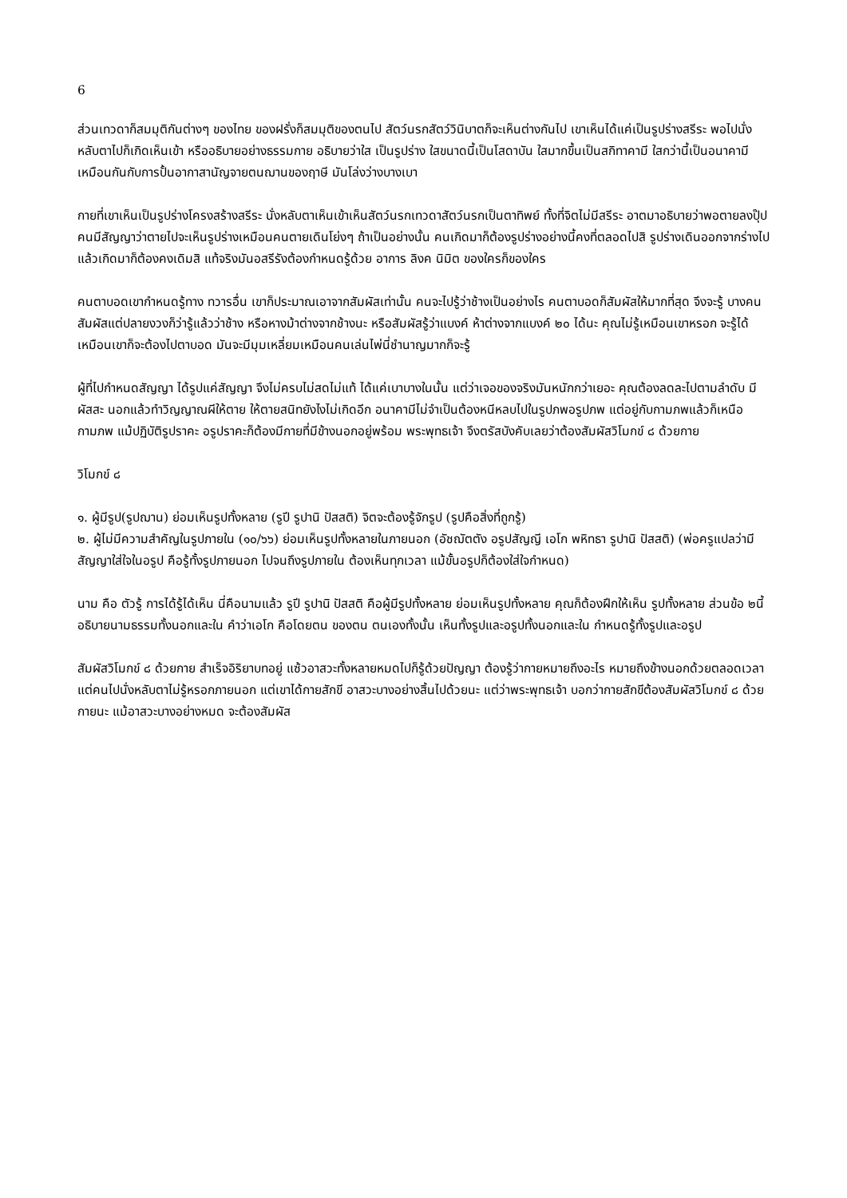6
ส่วนเทวดาก็สมมุติกันต่างๆ ของไทย ของฝรั่งก็สมมุติของตนไป สัตว์นรกสัตว์วินิบาตก็จะเห็นต่างกันไป เขาเห็นได้แค่เป็นรูปร่างสรีระ พอไปนั่งหลับตาไปก็เกิดเห็นเข้า หรืออธิบายอย่างธรรมกาย อธิบายว่าใส เป็นรูปร่าง ใสขนาดนี้เป็นโสดาบัน ใสมากขึ้นเป็นสกิทาคามี ใสกว่านี้เป็นอนาคามี เหมือนกันกับการปั้นอากาสานัญจายตนฌานของฤาษี มันโล่งว่างบางเบา
กายที่เขาเห็นเป็นรูปร่างโครงสร้างสรีระ นั่งหลับตาเห็นเข้าเห็นสัตว์นรกเทวดาสัตว์นรกเป็นตาทิพย์ ทั้งที่จิตไม่มีสรีระ อาตมาอธิบายว่าพอตายลงปุ๊ป คนมีสัญญาว่าตายไปจะเห็นรูปร่างเหมือนคนตายเดินโย่งๆ ถ้าเป็นอย่างนั้น คนเกิดมาก็ต้องรูปร่างอย่างนี้คงที่ตลอดไปสิ รูปร่างเดินออกจากร่างไป แล้วเกิดมาก็ต้องคงเดิมสิ แท้จริงมันอสรีรังต้องกำหนดรู้ด้วย อาการ ลิงค นิมิต ของใครก็ของใคร
คนตาบอดเขากำหนดรู้ทาง ทวารอื่น เขาก็ประมาณเอาจากสัมผัสเท่านั้น คนจะไปรู้ว่าช้างเป็นอย่างไร คนตาบอดก็สัมผัสให้มากที่สุด จึงจะรู้ บางคนสัมผัสแต่ปลายงวงก็ว่ารู้แล้วว่าช้าง หรือหางม้าต่างจากช้างนะ หรือสัมผัสรู้ว่าแบงค์ ห้าต่างจากแบงค์ ๒๐ ได้นะ คุณไม่รู้เหมือนเขาหรอก จะรู้ได้เหมือนเขาก็จะต้องไปตาบอด มันจะมีมุมเหลี่ยมเหมือนคนเล่นไพ่นี่ชำนาญมากก็จะรู้
ผู้ที่ไปกำหนดสัญญา ได้รูปแค่สัญญา จึงไม่ครบไม่สดไม่แท้ ได้แค่เบาบางในนั้น แต่ว่าเจอของจริงมันหนักกว่าเยอะ คุณต้องลดละไปตามลำดับ มีผัสสะ นอกแล้วทำวิญญาณผีให้ตาย ให้ตายสนิทยังไงไม่เกิดอีก อนาคามีไม่จำเป็นต้องหนีหลบไปในรูปภพอรูปภพ แต่อยู่กับกามภพแล้วก็เหนือกามภพ แม้ปฏิบัติรูปราคะ อรูปราคะก็ต้องมีกายที่มีข้างนอกอยู่พร้อม พระพุทธเจ้า จึงตรัสบังคับเลยว่าต้องสัมผัสวิโมกข์ ๘ ด้วยกาย
วิโมกข์ ๘
๑. ผู้มีรูป(รูปฌาน) ย่อมเห็นรูปทั้งหลาย (รูปี รูปานิ ปัสสติ) จิตจะต้องรู้จักรูป (รูปคือสิ่งที่ถูกรู้)
๒. ผู้ไม่มีความสำคัญในรูปภายใน (๑๐/๖๖) ย่อมเห็นรูปทั้งหลายในภายนอก (อัชฌัตตัง อรูปสัญญี เอโก พหิทธา รูปานิ ปัสสติ) (พ่อครูแปลว่ามีสัญญาใส่ใจในอรูป คือรู้ทั้งรูปภายนอก ไปจนถึงรูปภายใน ต้องเห็นทุกเวลา แม้ขั้นอรูปก็ต้องใส่ใจกำหนด)
นาม คือ ตัวรู้ การได้รู้ได้เห็น นี่คือนามแล้ว รูปี รูปานิ ปัสสติ คือผู้มีรูปทั้งหลาย ย่อมเห็นรูปทั้งหลาย คุณก็ต้องฝึกให้เห็น รูปทั้งหลาย ส่วนข้อ ๒นี้อธิบายนามธรรมทั้งนอกและใน คำว่าเอโก คือโดยตน ของตน ตนเองทั้งนั้น เห็นทั้งรูปและอรูปทั้งนอกและใน กำหนดรู้ทั้งรูปและอรูป
สัมผัสวิโมกข์ ๘ ด้วยกาย สำเร็จอิริยาบทอยู่ แซ้วอาสวะทั้งหลายหมดไปก็รู้ด้วยปัญญา ต้องรู้ว่ากายหมายถึงอะไร หมายถึงข้างนอกด้วยตลอดเวลา แต่คนไปนั่งหลับตาไม่รู้หรอกภายนอก แต่เขาได้กายสักขี อาสวะบางอย่างสิ้นไปด้วยนะ แต่ว่าพระพุทธเจ้า บอกว่ากายสักขีต้องสัมผัสวิโมกข์ ๘ ด้วยกายนะ แม้อาสวะบางอย่างหมด จะต้องสัมผัส